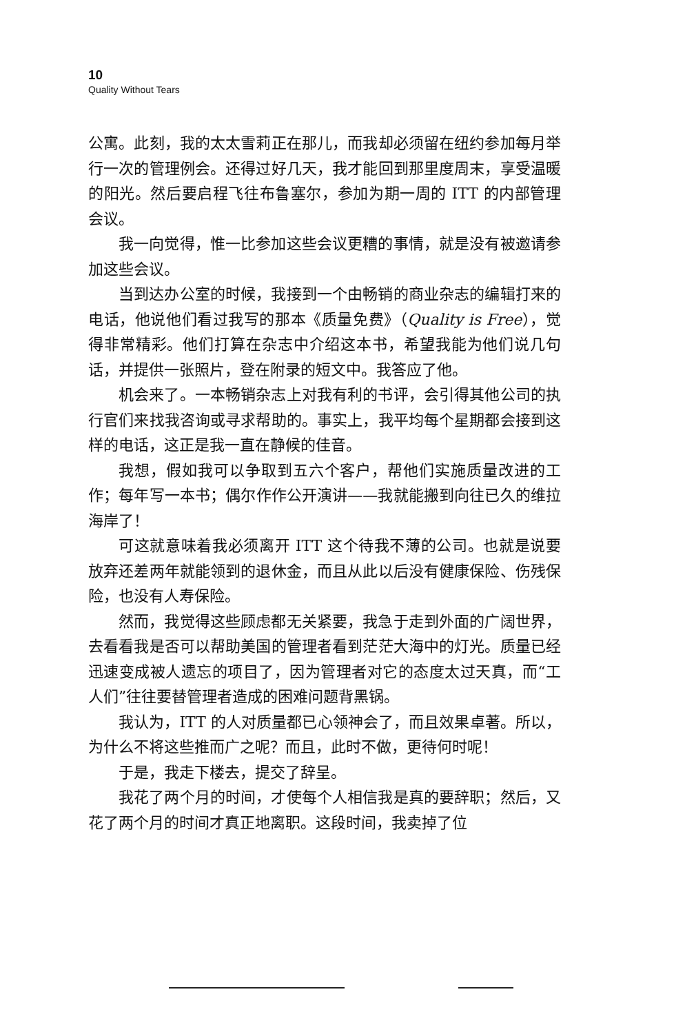10
Quality Without Tears
公寓。此刻，我的太太雪莉正在那儿，而我却必须留在纽约参加每月举行一次的管理例会。还得过好几天，我才能回到那里度周末，享受温暖的阳光。然后要启程飞往布鲁塞尔，参加为期一周的 ITT 的内部管理会议。
我一向觉得，惟一比参加这些会议更糟的事情，就是没有被邀请参加这些会议。
当到达办公室的时候，我接到一个由畅销的商业杂志的编辑打来的电话，他说他们看过我写的那本《质量免费》（Quality is Free），觉得非常精彩。他们打算在杂志中介绍这本书，希望我能为他们说几句话，并提供一张照片，登在附录的短文中。我答应了他。
机会来了。一本畅销杂志上对我有利的书评，会引得其他公司的执行官们来找我咨询或寻求帮助的。事实上，我平均每个星期都会接到这样的电话，这正是我一直在静候的佳音。
我想，假如我可以争取到五六个客户，帮他们实施质量改进的工作；每年写一本书；偶尔作作公开演讲——我就能搬到向往已久的维拉海岸了！
可这就意味着我必须离开 ITT 这个待我不薄的公司。也就是说要放弃还差两年就能领到的退休金，而且从此以后没有健康保险、伤残保险，也没有人寿保险。
然而，我觉得这些顾虑都无关紧要，我急于走到外面的广阔世界，去看看我是否可以帮助美国的管理者看到茫茫大海中的灯光。质量已经迅速变成被人遗忘的项目了，因为管理者对它的态度太过天真，而“工人们”往往要替管理者造成的困难问题背黑锅。
我认为，ITT 的人对质量都已心领神会了，而且效果卓著。所以，为什么不将这些推而广之呢？而且，此时不做，更待何时呢！
于是，我走下楼去，提交了辞呈。
我花了两个月的时间，才使每个人相信我是真的要辞职；然后，又花了两个月的时间才真正地离职。这段时间，我卖掉了位